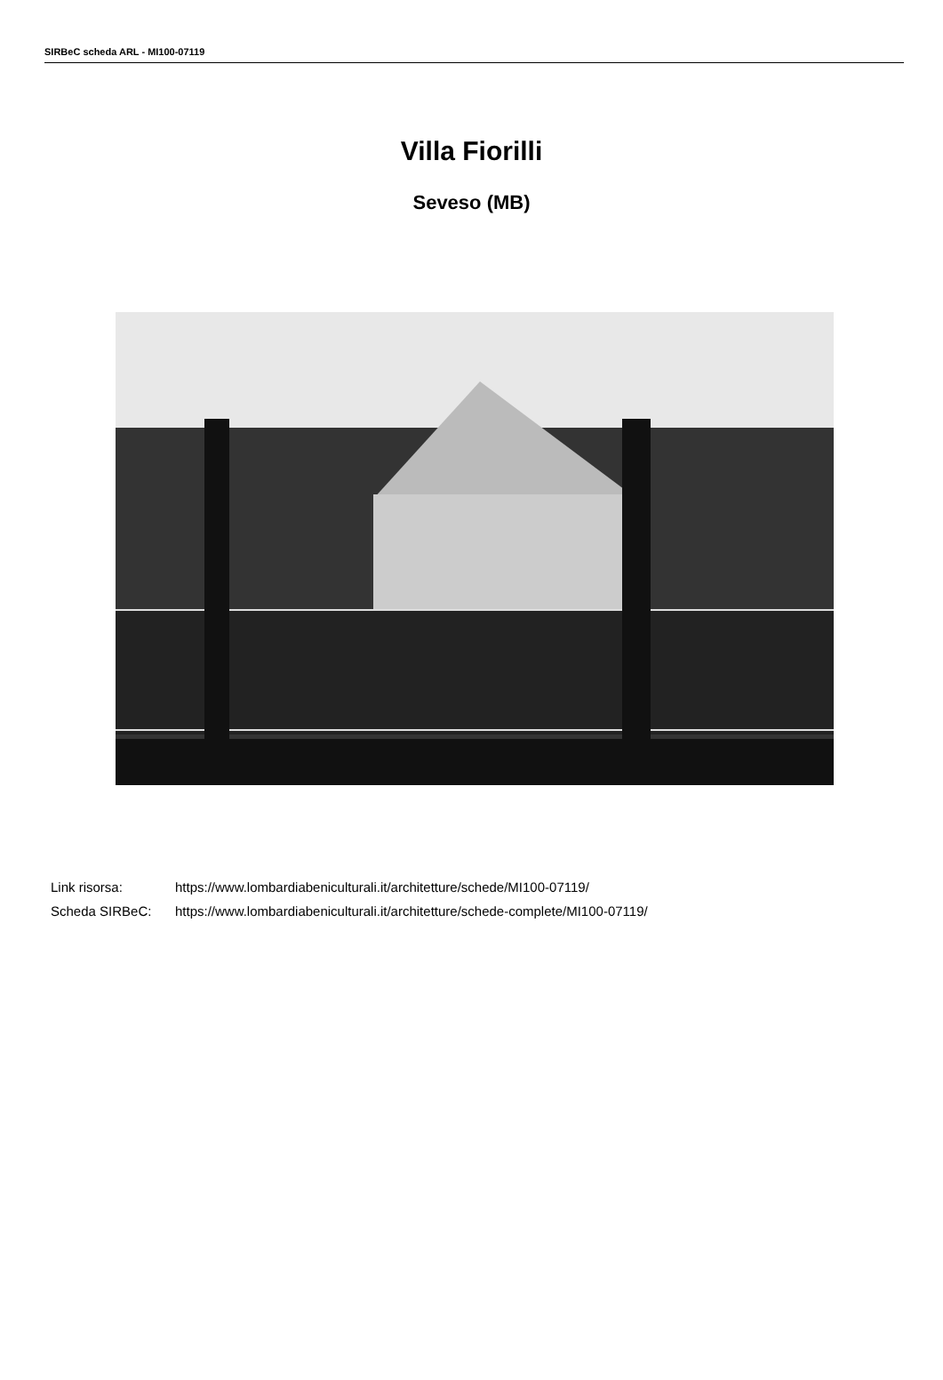SIRBeC scheda ARL - MI100-07119
Villa Fiorilli
Seveso (MB)
Link risorsa: https://www.lombardiabeniculturali.it/architetture/schede/MI100-07119/
Scheda SIRBeC: https://www.lombardiabeniculturali.it/architetture/schede-complete/MI100-07119/